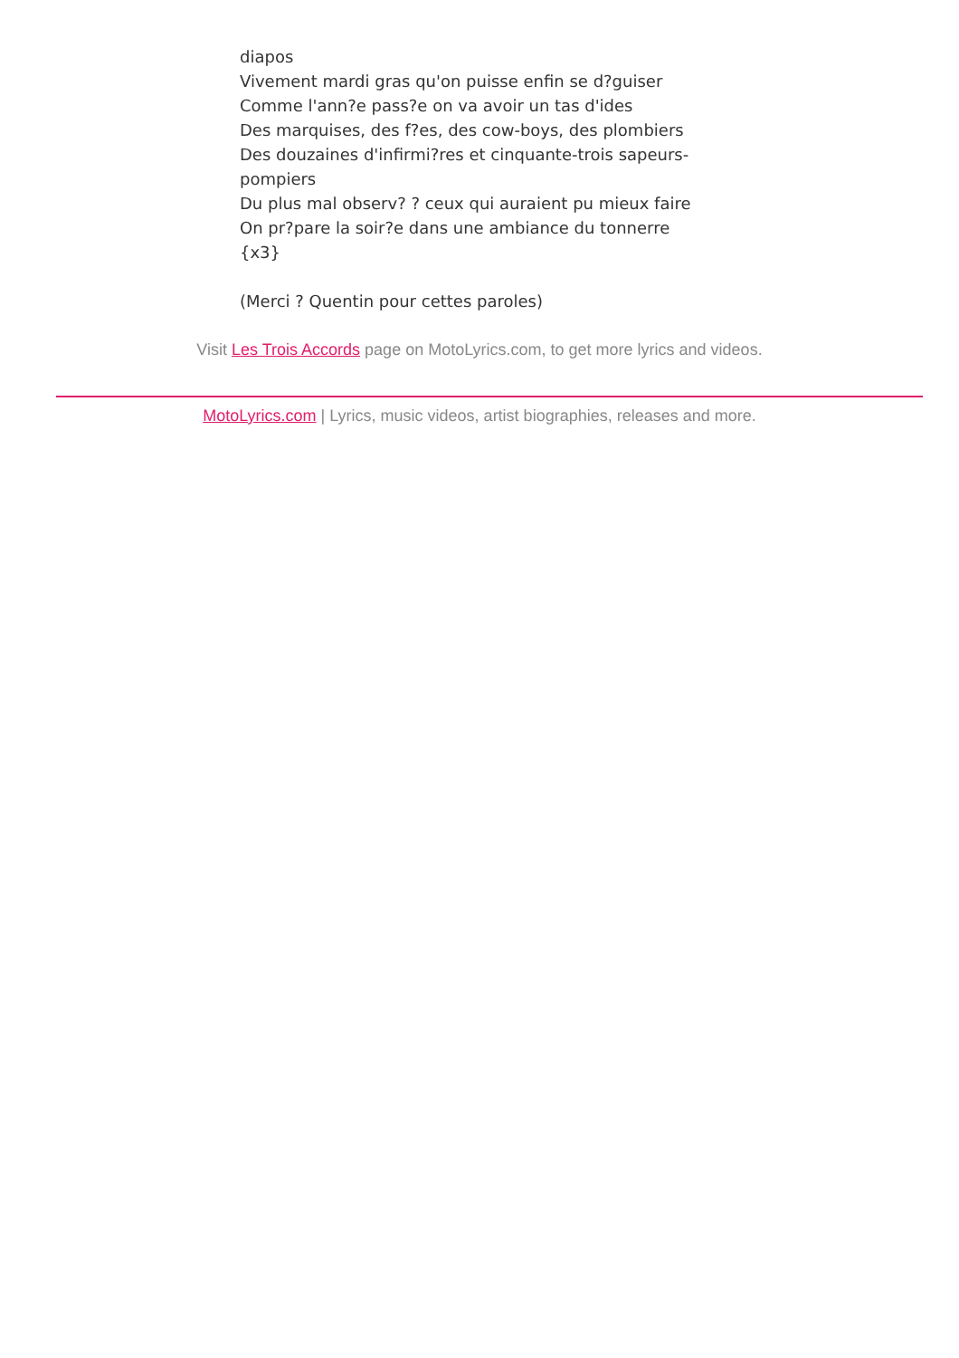diapos
Vivement mardi gras qu'on puisse enfin se d?guiser
Comme l'ann?e pass?e on va avoir un tas d'ides
Des marquises, des f?es, des cow-boys, des plombiers
Des douzaines d'infirmi?res et cinquante-trois sapeurs-pompiers
Du plus mal observ? ? ceux qui auraient pu mieux faire
On pr?pare la soir?e dans une ambiance du tonnerre
{x3}
(Merci ? Quentin pour cettes paroles)
Visit Les Trois Accords page on MotoLyrics.com, to get more lyrics and videos.
MotoLyrics.com | Lyrics, music videos, artist biographies, releases and more.